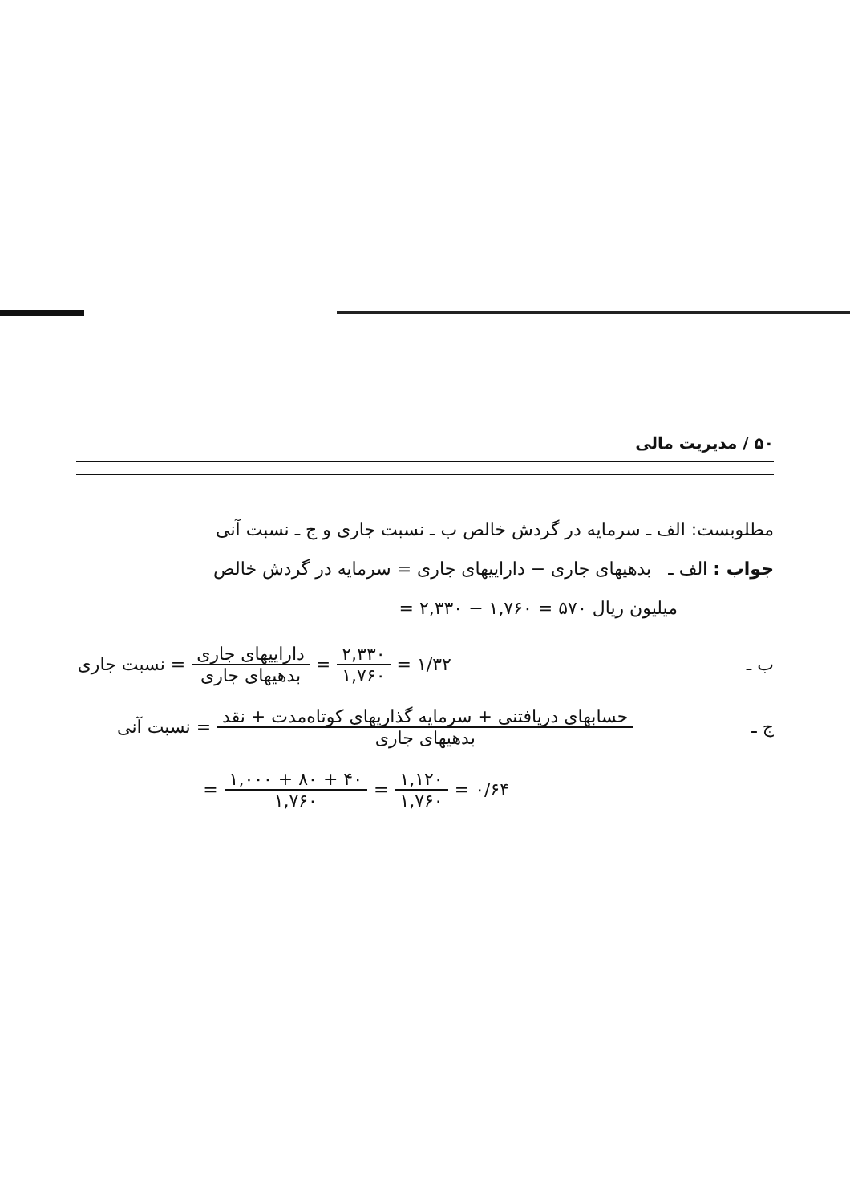۵۰ / مدیریت مالی
مطلوبست: الف ـ سرمایه در گردش خالص ب ـ نسبت جاری و ج ـ نسبت آنی
جواب : الف ـ بدهیهای جاری − داراییهای جاری = سرمایه در گردش خالص
میلیون ریال ۵۷۰ = ۱,۷۶۰ − ۲,۳۳۰ =
ب ـ ۱/۳۲ = ۲,۳۳۰ ۱,۷۶۰ = داراییهای جاری بدهیهای جاری = نسبت جاری
ج ـ حسابهای دریافتنی + سرمایه گذاریهای کوتاه‌مدت + نقد بدهیهای جاری = نسبت آنی
۰/۶۴ = ۱,۱۲۰ ۱,۷۶۰ = ۴۰ + ۸۰ + ۱,۰۰۰ ۱,۷۶۰ =